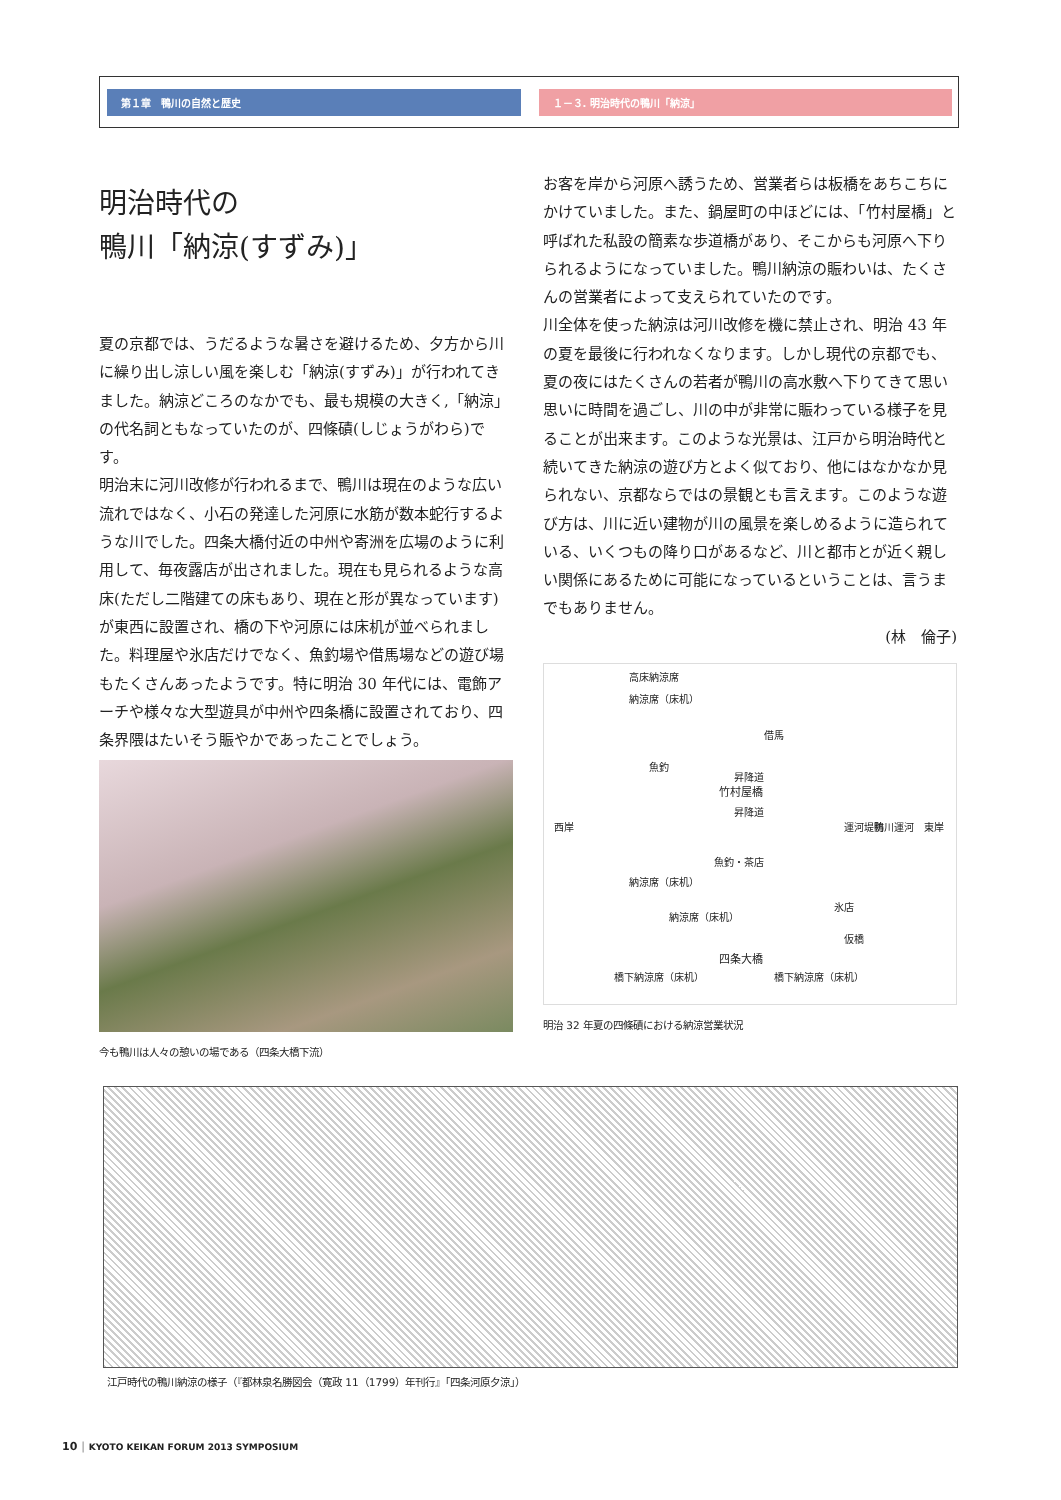第１章　鴨川の自然と歴史 １－３. 明治時代の鴨川「納涼」
明治時代の
鴨川「納涼(すずみ)」
夏の京都では、うだるような暑さを避けるため、夕方から川に繰り出し涼しい風を楽しむ「納涼(すずみ)」が行われてきました。納涼どころのなかでも、最も規模の大きく,「納涼」の代名詞ともなっていたのが、四條磧(しじょうがわら)です。
明治末に河川改修が行われるまで、鴨川は現在のような広い流れではなく、小石の発達した河原に水筋が数本蛇行するような川でした。四条大橋付近の中州や寄洲を広場のように利用して、毎夜露店が出されました。現在も見られるような高床(ただし二階建ての床もあり、現在と形が異なっています)が東西に設置され、橋の下や河原には床机が並べられました。料理屋や氷店だけでなく、魚釣場や借馬場などの遊び場もたくさんあったようです。特に明治 30 年代には、電飾アーチや様々な大型遊具が中州や四条橋に設置されており、四条界隈はたいそう賑やかであったことでしょう。
今も鴨川は人々の憩いの場である（四条大橋下流）
お客を岸から河原へ誘うため、営業者らは板橋をあちこちにかけていました。また、鍋屋町の中ほどには、「竹村屋橋」と呼ばれた私設の簡素な歩道橋があり、そこからも河原へ下りられるようになっていました。鴨川納涼の賑わいは、たくさんの営業者によって支えられていたのです。
川全体を使った納涼は河川改修を機に禁止され、明治 43 年の夏を最後に行われなくなります。しかし現代の京都でも、夏の夜にはたくさんの若者が鴨川の高水敷へ下りてきて思い思いに時間を過ごし、川の中が非常に賑わっている様子を見ることが出来ます。このような光景は、江戸から明治時代と続いてきた納涼の遊び方とよく似ており、他にはなかなか見られない、京都ならではの景観とも言えます。このような遊び方は、川に近い建物が川の風景を楽しめるように造られている、いくつもの降り口があるなど、川と都市とが近く親しい関係にあるために可能になっているということは、言うまでもありません。
(林　倫子)
高床納涼席
納涼席（床机）
借馬
魚釣
昇降道
竹村屋橋
昇降道
西岸
魚釣・茶店
運河堤防 鴨川運河 東岸
納涼席（床机）
氷店
納涼席（床机）
仮橋
四条大橋
橋下納涼席（床机） 橋下納涼席（床机）
明治 32 年夏の四條磧における納涼営業状況
江戸時代の鴨川納涼の様子（『都林泉名勝図会（寛政 11（1799）年刊行』「四条河原夕涼」）
10 | KYOTO KEIKAN FORUM 2013 SYMPOSIUM